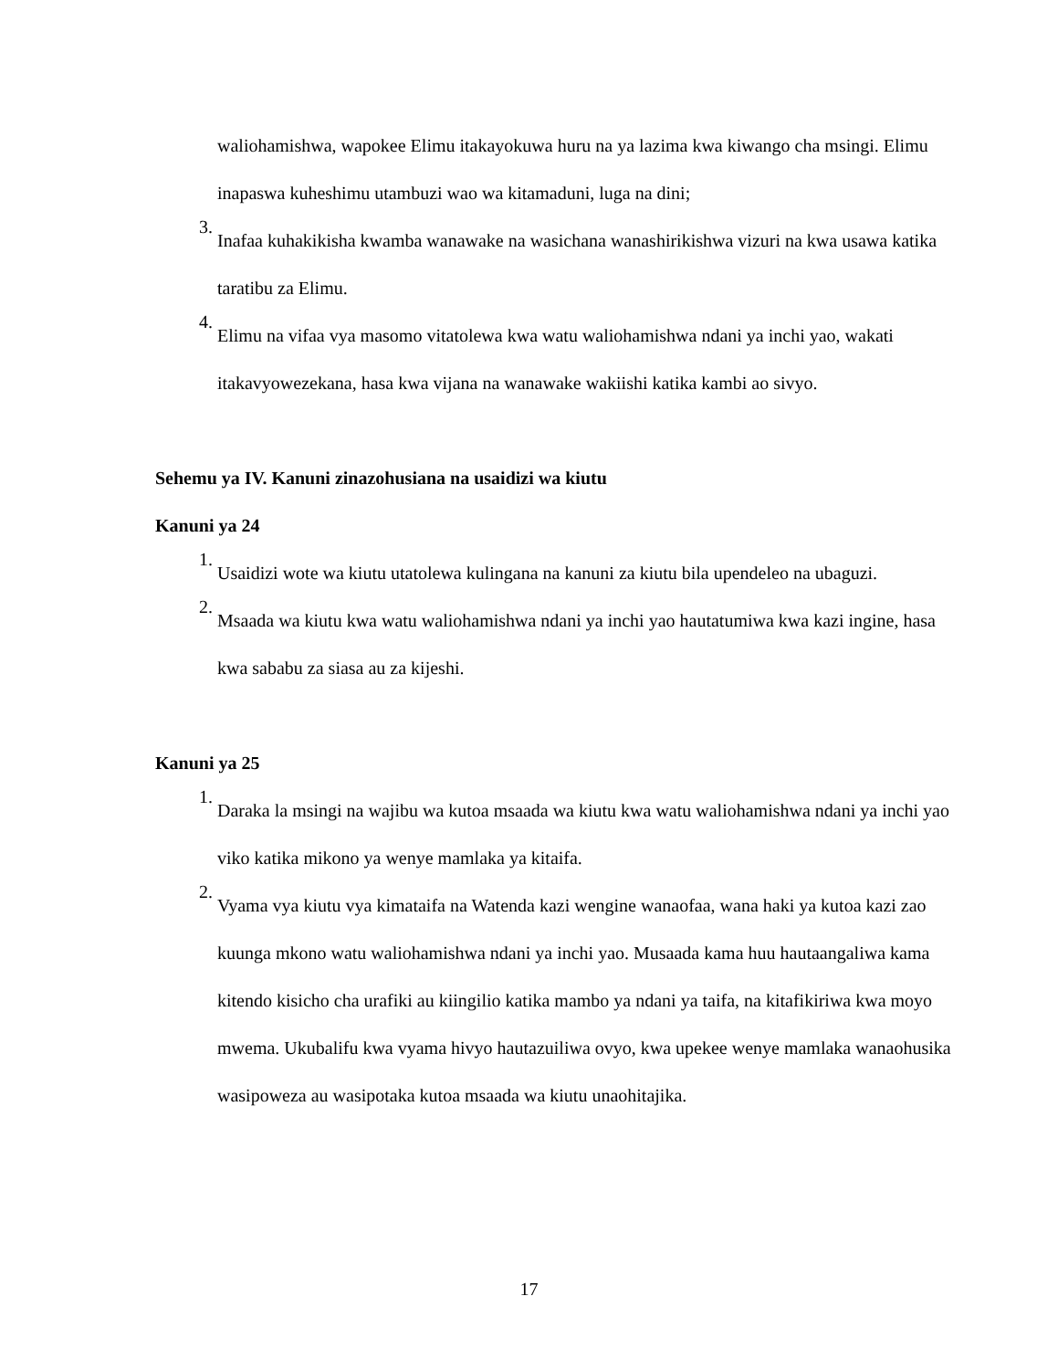waliohamishwa, wapokee Elimu itakayokuwa huru na ya lazima kwa kiwango cha msingi. Elimu inapaswa kuheshimu utambuzi wao wa kitamaduni, luga na dini;
3.
Inafaa kuhakikisha kwamba wanawake na wasichana wanashirikishwa vizuri na kwa usawa katika taratibu za Elimu.
4.
Elimu na vifaa vya masomo vitatolewa kwa watu waliohamishwa ndani ya inchi yao, wakati itakavyowezekana, hasa kwa vijana na wanawake wakiishi katika kambi ao sivyo.
Sehemu ya IV. Kanuni zinazohusiana na usaidizi wa kiutu
Kanuni ya 24
1.
Usaidizi wote wa kiutu utatolewa kulingana na kanuni za kiutu bila upendeleo na ubaguzi.
2.
Msaada wa kiutu kwa watu waliohamishwa ndani ya inchi yao hautatumiwa kwa kazi ingine, hasa kwa sababu za siasa au za kijeshi.
Kanuni ya 25
1.
Daraka la msingi na wajibu wa kutoa msaada wa kiutu kwa watu waliohamishwa ndani ya inchi yao viko katika mikono ya wenye mamlaka ya kitaifa.
2.
Vyama vya kiutu vya kimataifa na Watenda kazi wengine wanaofaa, wana haki ya kutoa kazi zao kuunga mkono watu waliohamishwa ndani ya inchi yao. Musaada kama huu hautaangaliwa kama kitendo kisicho cha urafiki au kiingilio katika mambo ya ndani ya taifa, na kitafikiriwa kwa moyo mwema. Ukubalifu kwa vyama hivyo hautazuiliwa ovyo, kwa upekee wenye mamlaka wanaohusika wasipoweza au wasipotaka kutoa msaada wa kiutu unaohitajika.
17